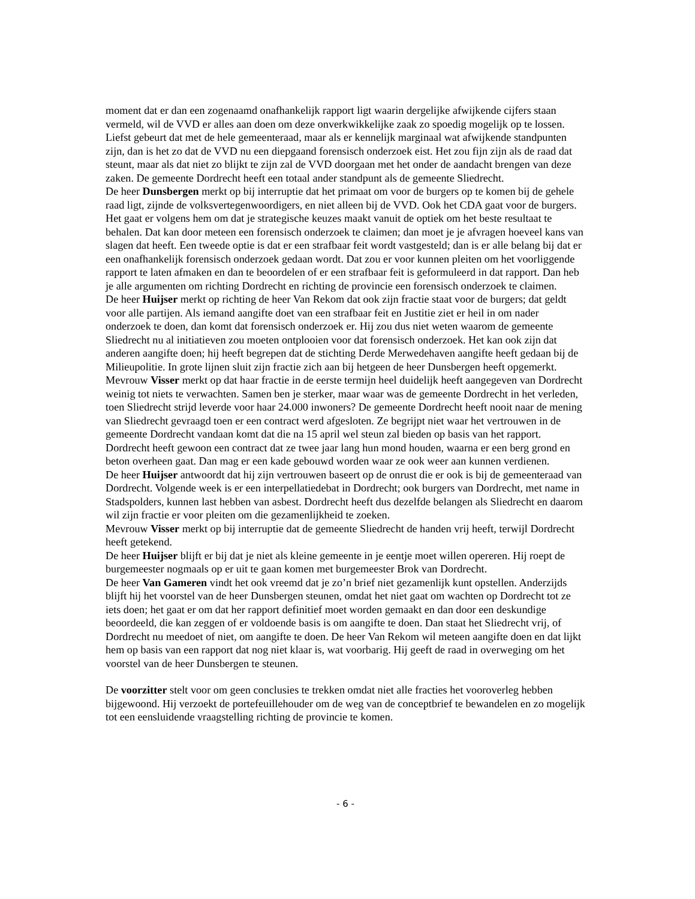moment dat er dan een zogenaamd onafhankelijk rapport ligt waarin dergelijke afwijkende cijfers staan vermeld, wil de VVD er alles aan doen om deze onverkwikkelijke zaak zo spoedig mogelijk op te lossen. Liefst gebeurt dat met de hele gemeenteraad, maar als er kennelijk marginaal wat afwijkende standpunten zijn, dan is het zo dat de VVD nu een diepgaand forensisch onderzoek eist. Het zou fijn zijn als de raad dat steunt, maar als dat niet zo blijkt te zijn zal de VVD doorgaan met het onder de aandacht brengen van deze zaken. De gemeente Dordrecht heeft een totaal ander standpunt als de gemeente Sliedrecht.
De heer Dunsbergen merkt op bij interruptie dat het primaat om voor de burgers op te komen bij de gehele raad ligt, zijnde de volksvertegenwoordigers, en niet alleen bij de VVD. Ook het CDA gaat voor de burgers. Het gaat er volgens hem om dat je strategische keuzes maakt vanuit de optiek om het beste resultaat te behalen. Dat kan door meteen een forensisch onderzoek te claimen; dan moet je je afvragen hoeveel kans van slagen dat heeft. Een tweede optie is dat er een strafbaar feit wordt vastgesteld; dan is er alle belang bij dat er een onafhankelijk forensisch onderzoek gedaan wordt. Dat zou er voor kunnen pleiten om het voorliggende rapport te laten afmaken en dan te beoordelen of er een strafbaar feit is geformuleerd in dat rapport. Dan heb je alle argumenten om richting Dordrecht en richting de provincie een forensisch onderzoek te claimen.
De heer Huijser merkt op richting de heer Van Rekom dat ook zijn fractie staat voor de burgers; dat geldt voor alle partijen. Als iemand aangifte doet van een strafbaar feit en Justitie ziet er heil in om nader onderzoek te doen, dan komt dat forensisch onderzoek er. Hij zou dus niet weten waarom de gemeente Sliedrecht nu al initiatieven zou moeten ontplooien voor dat forensisch onderzoek. Het kan ook zijn dat anderen aangifte doen; hij heeft begrepen dat de stichting Derde Merwedehaven aangifte heeft gedaan bij de Milieupolitie. In grote lijnen sluit zijn fractie zich aan bij hetgeen de heer Dunsbergen heeft opgemerkt.
Mevrouw Visser merkt op dat haar fractie in de eerste termijn heel duidelijk heeft aangegeven van Dordrecht weinig tot niets te verwachten. Samen ben je sterker, maar waar was de gemeente Dordrecht in het verleden, toen Sliedrecht strijd leverde voor haar 24.000 inwoners? De gemeente Dordrecht heeft nooit naar de mening van Sliedrecht gevraagd toen er een contract werd afgesloten. Ze begrijpt niet waar het vertrouwen in de gemeente Dordrecht vandaan komt dat die na 15 april wel steun zal bieden op basis van het rapport. Dordrecht heeft gewoon een contract dat ze twee jaar lang hun mond houden, waarna er een berg grond en beton overheen gaat. Dan mag er een kade gebouwd worden waar ze ook weer aan kunnen verdienen.
De heer Huijser antwoordt dat hij zijn vertrouwen baseert op de onrust die er ook is bij de gemeenteraad van Dordrecht. Volgende week is er een interpellatiedebat in Dordrecht; ook burgers van Dordrecht, met name in Stadspolders, kunnen last hebben van asbest. Dordrecht heeft dus dezelfde belangen als Sliedrecht en daarom wil zijn fractie er voor pleiten om die gezamenlijkheid te zoeken.
Mevrouw Visser merkt op bij interruptie dat de gemeente Sliedrecht de handen vrij heeft, terwijl Dordrecht heeft getekend.
De heer Huijser blijft er bij dat je niet als kleine gemeente in je eentje moet willen opereren. Hij roept de burgemeester nogmaals op er uit te gaan komen met burgemeester Brok van Dordrecht.
De heer Van Gameren vindt het ook vreemd dat je zo’n brief niet gezamenlijk kunt opstellen. Anderzijds blijft hij het voorstel van de heer Dunsbergen steunen, omdat het niet gaat om wachten op Dordrecht tot ze iets doen; het gaat er om dat her rapport definitief moet worden gemaakt en dan door een deskundige beoordeeld, die kan zeggen of er voldoende basis is om aangifte te doen. Dan staat het Sliedrecht vrij, of Dordrecht nu meedoet of niet, om aangifte te doen. De heer Van Rekom wil meteen aangifte doen en dat lijkt hem op basis van een rapport dat nog niet klaar is, wat voorbarig. Hij geeft de raad in overweging om het voorstel van de heer Dunsbergen te steunen.
De voorzitter stelt voor om geen conclusies te trekken omdat niet alle fracties het vooroverleg hebben bijgewoond. Hij verzoekt de portefeuillehouder om de weg van de conceptbrief te bewandelen en zo mogelijk tot een eensluidende vraagstelling richting de provincie te komen.
- 6 -